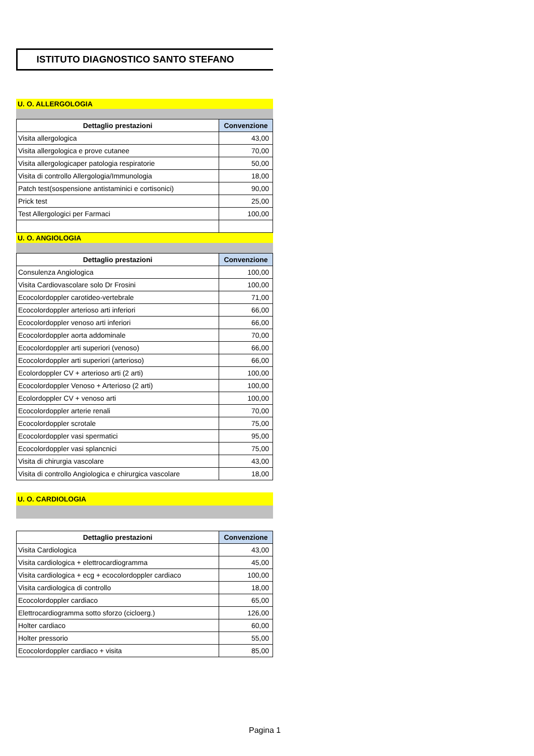ISTITUTO DIAGNOSTICO SANTO STEFANO
U. O. ALLERGOLOGIA
| Dettaglio prestazioni | Convenzione |
| --- | --- |
| Visita allergologica | 43,00 |
| Visita allergologica e prove cutanee | 70,00 |
| Visita allergologicaper patologia respiratorie | 50,00 |
| Visita di controllo Allergologia/Immunologia | 18,00 |
| Patch test(sospensione antistaminici e cortisonici) | 90,00 |
| Prick test | 25,00 |
| Test Allergologici per Farmaci | 100,00 |
U. O. ANGIOLOGIA
| Dettaglio prestazioni | Convenzione |
| --- | --- |
| Consulenza Angiologica | 100,00 |
| Visita Cardiovascolare solo Dr Frosini | 100,00 |
| Ecocolordoppler carotideo-vertebrale | 71,00 |
| Ecocolordoppler arterioso arti inferiori | 66,00 |
| Ecocolordoppler venoso arti inferiori | 66,00 |
| Ecocolordoppler aorta addominale | 70,00 |
| Ecocolordoppler arti superiori (venoso) | 66,00 |
| Ecocolordoppler arti superiori (arterioso) | 66,00 |
| Ecolordoppler CV + arterioso arti (2 arti) | 100,00 |
| Ecocolordoppler Venoso + Arterioso (2 arti) | 100,00 |
| Ecolordoppler CV + venoso arti | 100,00 |
| Ecocolordoppler arterie renali | 70,00 |
| Ecocolordoppler scrotale | 75,00 |
| Ecocolordoppler vasi spermatici | 95,00 |
| Ecocolordoppler vasi splancnici | 75,00 |
| Visita di chirurgia vascolare | 43,00 |
| Visita di controllo Angiologica e chirurgica vascolare | 18,00 |
U. O. CARDIOLOGIA
| Dettaglio prestazioni | Convenzione |
| --- | --- |
| Visita Cardiologica | 43,00 |
| Visita cardiologica + elettrocardiogramma | 45,00 |
| Visita cardiologica + ecg + ecocolordoppler cardiaco | 100,00 |
| Visita cardiologica di controllo | 18,00 |
| Ecocolordoppler cardiaco | 65,00 |
| Elettrocardiogramma sotto sforzo (cicloerg.) | 126,00 |
| Holter cardiaco | 60,00 |
| Holter pressorio | 55,00 |
| Ecocolordoppler cardiaco + visita | 85,00 |
Pagina 1